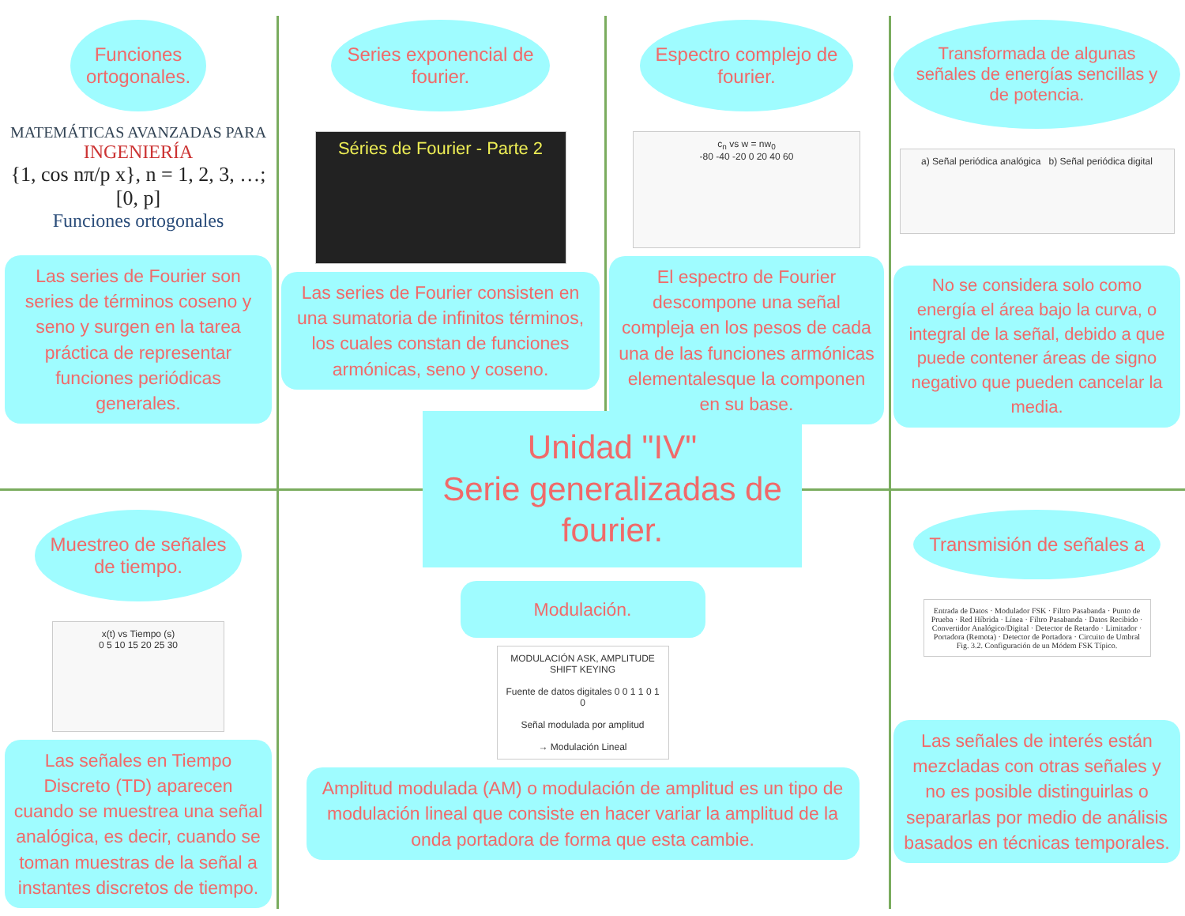Funciones
ortogonales.
MATEMÁTICAS AVANZADAS PARA
INGENIERÍA
{1, cos nπ/p x}, n = 1, 2, 3, …; [0, p]
Funciones ortogonales
Las series de Fourier son series de términos coseno y seno y surgen en la tarea práctica de representar funciones periódicas generales.
Series exponencial de
fourier.
Séries de Fourier - Parte 2
Las series de Fourier consisten en una sumatoria de infinitos términos, los cuales constan de funciones armónicas, seno y coseno.
Espectro complejo de
fourier.
c<sub>n</sub> vs w = nw<sub>0</sub>
-80 -40 -20 0 20 40 60
El espectro de Fourier descompone una señal compleja en los pesos de cada una de las funciones armónicas elementalesque la componen en su base.
Transformada de algunas señales de energías sencillas y de potencia.
a) Señal periódica analógica b) Señal periódica digital
No se considera solo como energía el área bajo la curva, o integral de la señal, debido a que puede contener áreas de signo negativo que pueden cancelar la media.
Muestreo de señales
de tiempo.
x(t) vs Tiempo (s)
0 5 10 15 20 25 30
Las señales en Tiempo Discreto (TD) aparecen cuando se muestrea una señal analógica, es decir, cuando se toman muestras de la señal a instantes discretos de tiempo.
Modulación.
MODULACIÓN ASK, AMPLITUDE SHIFT KEYING
Fuente de datos digitales 0 0 1 1 0 1 0
Señal modulada por amplitud
→ Modulación Lineal
Amplitud modulada (AM) o modulación de amplitud es un tipo de modulación lineal que consiste en hacer variar la amplitud de la onda portadora de forma que esta cambie.
Transmisión de señales a
Entrada de Datos · Modulador FSK · Filtro Pasabanda · Punto de Prueba · Red Híbrida · Línea · Filtro Pasabanda · Datos Recibido · Convertidor Analógico/Digital · Detector de Retardo · Limitador · Portadora (Remota) · Detector de Portadora · Circuito de Umbral
Fig. 3.2. Configuración de un Módem FSK Típico.
Las señales de interés están mezcladas con otras señales y no es posible distinguirlas o separarlas por medio de análisis basados en técnicas temporales.
Unidad "IV"
Serie generalizadas de fourier.